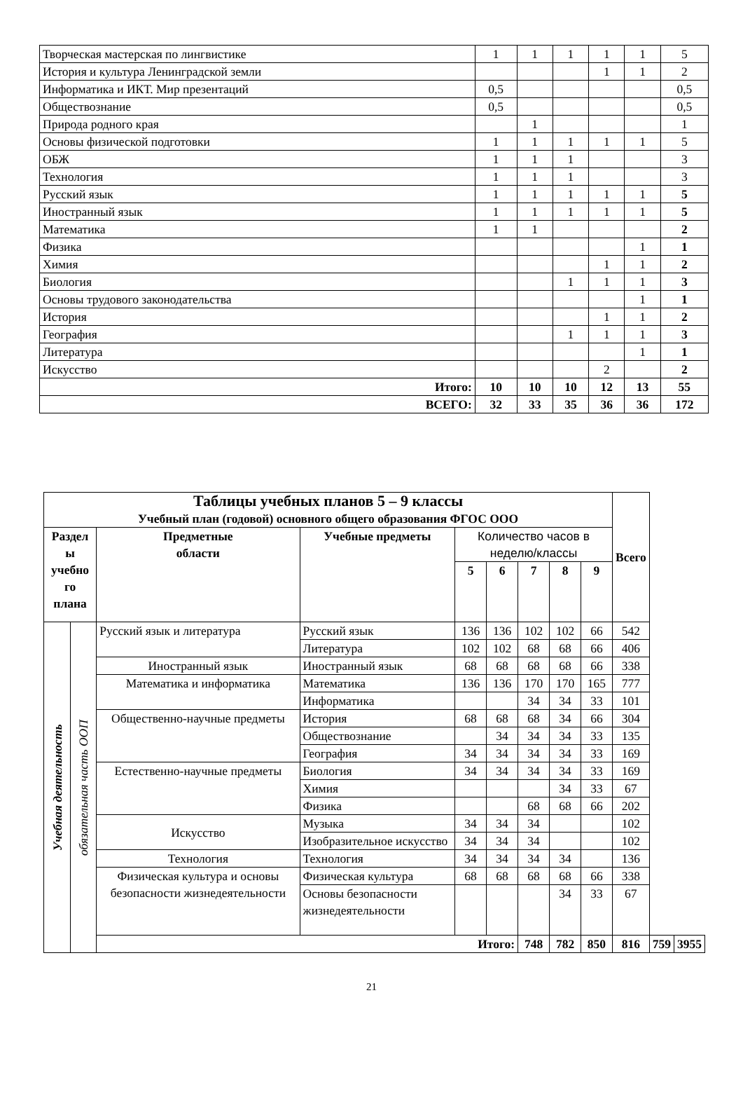| Творческая мастерская по лингвистике | 1 | 1 | 1 | 1 | 1 | 5 |
| История и культура Ленинградской земли | | | | 1 | 1 | 2 |
| Информатика и ИКТ. Мир презентаций | 0,5 | | | | | 0,5 |
| Обществознание | 0,5 | | | | | 0,5 |
| Природа родного края | | 1 | | | | 1 |
| Основы физической подготовки | 1 | 1 | 1 | 1 | 1 | 5 |
| ОБЖ | 1 | 1 | 1 | | | 3 |
| Технология | 1 | 1 | 1 | | | 3 |
| Русский язык | 1 | 1 | 1 | 1 | 1 | 5 |
| Иностранный язык | 1 | 1 | 1 | 1 | 1 | 5 |
| Математика | 1 | 1 | | | | 2 |
| Физика | | | | | 1 | 1 |
| Химия | | | | 1 | 1 | 2 |
| Биология | | | 1 | 1 | 1 | 3 |
| Основы трудового законодательства | | | | | 1 | 1 |
| История | | | | 1 | 1 | 2 |
| География | | | 1 | 1 | 1 | 3 |
| Литература | | | | | 1 | 1 |
| Искусство | | | | 2 | | 2 |
| Итого: | 10 | 10 | 10 | 12 | 13 | 55 |
| ВСЕГО: | 32 | 33 | 35 | 36 | 36 | 172 |
| Таблицы учебных планов 5 – 9 классы Учебный план (годовой) основного общего образования ФГОС ООО | | | | | | | | | Всего | | |
| Раздел ы учебно го плана | | Предметные области | Учебные предметы | Количество часов в неделю/классы | | | | | | | |
| | | | | 5 | 6 | 7 | 8 | 9 | | | |
| Учебная деятельность | обязательная часть ООП | Русский язык и литература | Русский язык | 136 | 136 | 102 | 102 | 66 | 542 | | |
| | | | Литература | 102 | 102 | 68 | 68 | 66 | 406 | | |
| | | Иностранный язык | Иностранный язык | 68 | 68 | 68 | 68 | 66 | 338 | | |
| | | Математика и информатика | Математика | 136 | 136 | 170 | 170 | 165 | 777 | | |
| | | | Информатика | | | 34 | 34 | 33 | 101 | | |
| | | Общественно-научные предметы | История | 68 | 68 | 68 | 34 | 66 | 304 | | |
| | | | Обществознание | | 34 | 34 | 34 | 33 | 135 | | |
| | | | География | 34 | 34 | 34 | 34 | 33 | 169 | | |
| | | Естественно-научные предметы | Биология | 34 | 34 | 34 | 34 | 33 | 169 | | |
| | | | Химия | | | | 34 | 33 | 67 | | |
| | | | Физика | | | 68 | 68 | 66 | 202 | | |
| | | Искусство | Музыка | 34 | 34 | 34 | | | 102 | | |
| | | | Изобразительное искусство | 34 | 34 | 34 | | | 102 | | |
| | | Технология | Технология | 34 | 34 | 34 | 34 | | 136 | | |
| | | Физическая культура и основы безопасности жизнедеятельности | Физическая культура | 68 | 68 | 68 | 68 | 66 | 338 | | |
| | | | Основы безопасности жизнедеятельности | | | | 34 | 33 | 67 | | |
| | | Итого: | | | | 748 | 782 | 850 | 816 | 759 | 3955 |
21